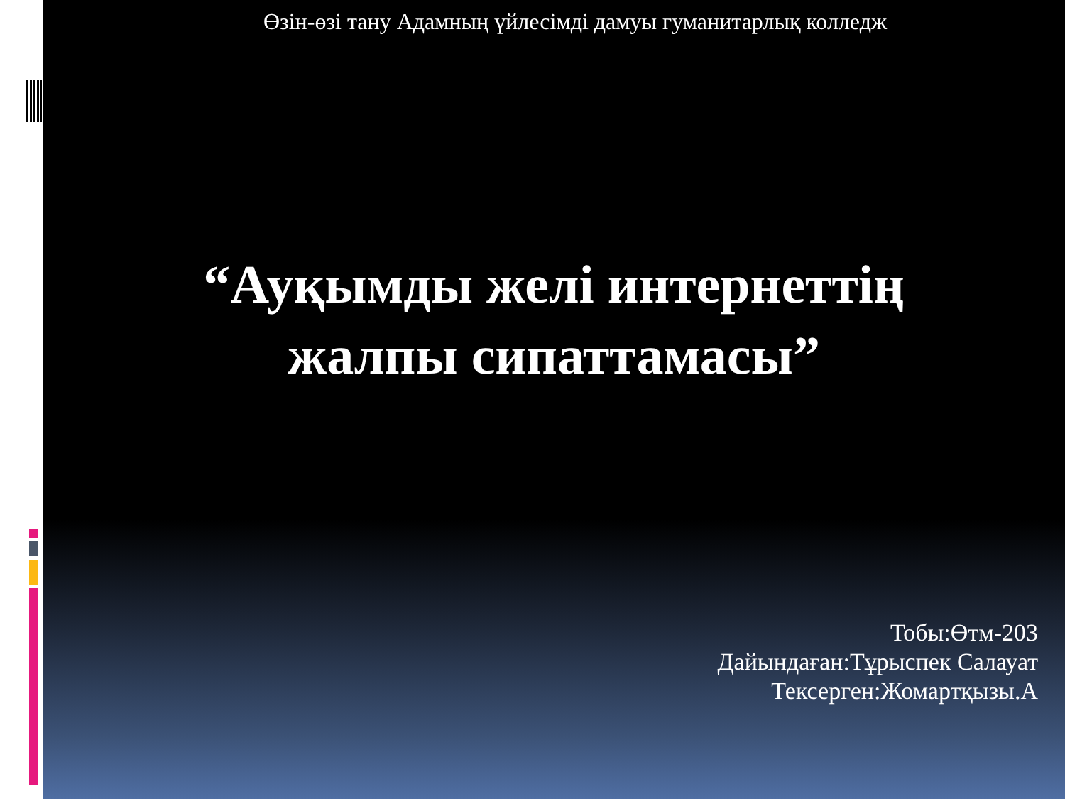Өзін-өзі тану Адамның үйлесімді дамуы гуманитарлық колледж
“Ауқымды желі интернеттің
жалпы сипаттамасы”
Тобы:Өтм-203
Дайындаған:Тұрыспек Салауат
Тексерген:Жомартқызы.А